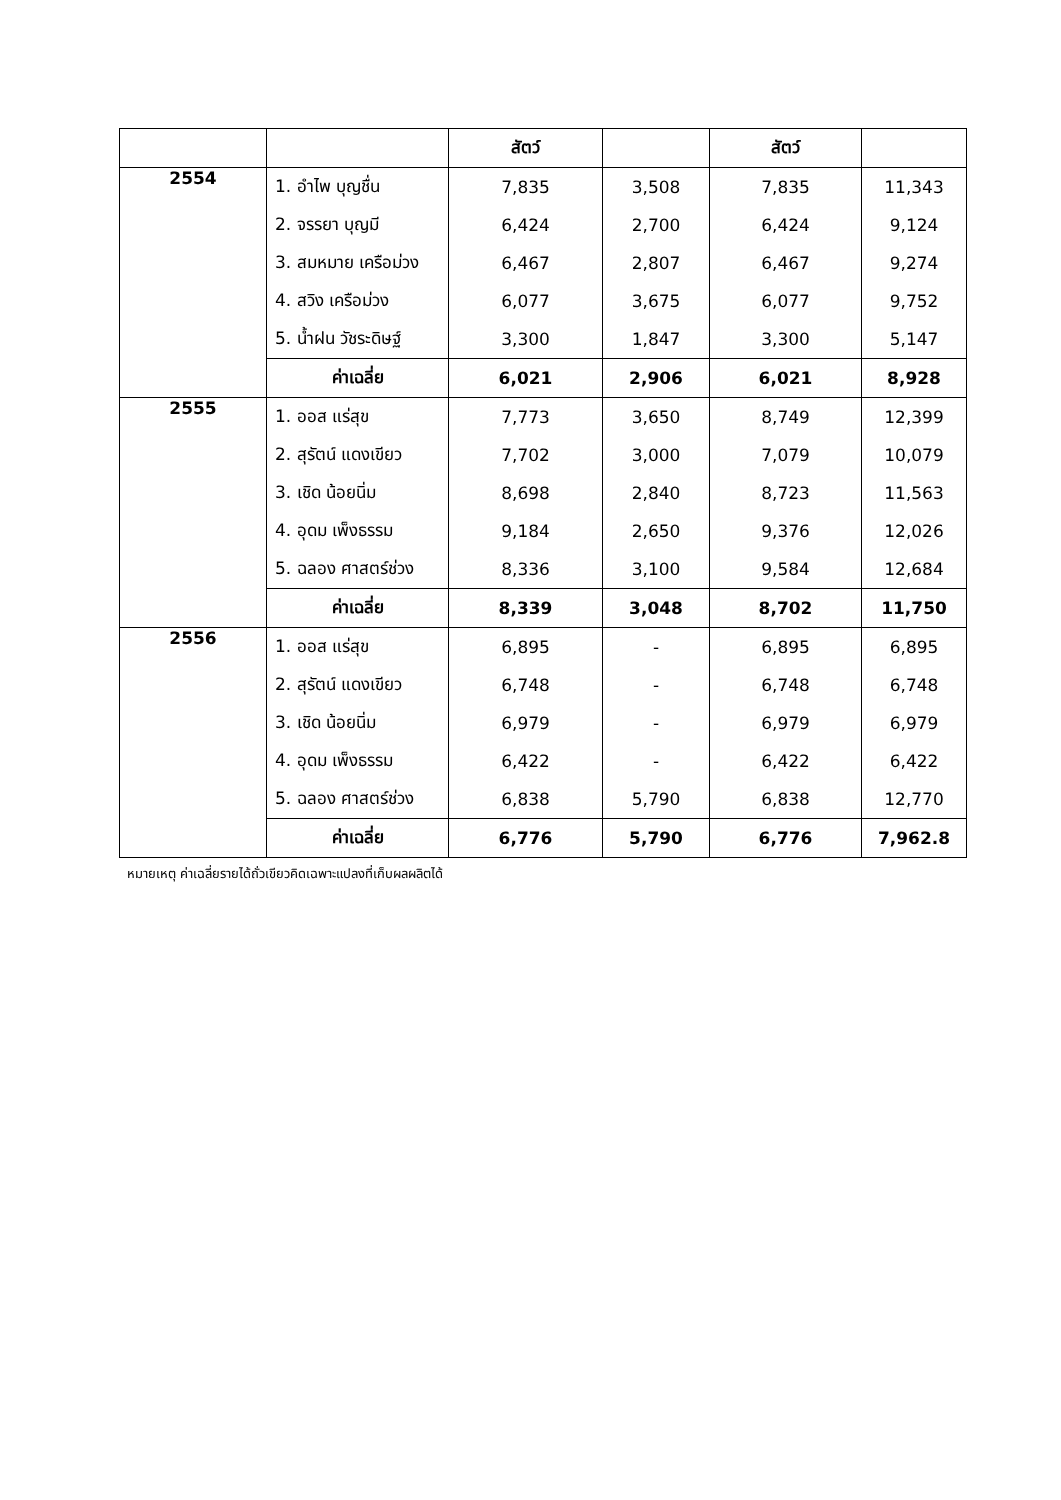| | | สัตว์ | | สัตว์ | |
| --- | --- | --- | --- | --- | --- |
| 2554 | 1. อำไพ บุญชื่น | 7,835 | 3,508 | 7,835 | 11,343 |
| | 2. จรรยา บุญมี | 6,424 | 2,700 | 6,424 | 9,124 |
| | 3. สมหมาย เครือม่วง | 6,467 | 2,807 | 6,467 | 9,274 |
| | 4. สวิง เครือม่วง | 6,077 | 3,675 | 6,077 | 9,752 |
| | 5. น้ำฝน วัชระดิษฐ์ | 3,300 | 1,847 | 3,300 | 5,147 |
| | ค่าเฉลี่ย | 6,021 | 2,906 | 6,021 | 8,928 |
| 2555 | 1. ออส แร่สุข | 7,773 | 3,650 | 8,749 | 12,399 |
| | 2. สุรัตน์ แดงเขียว | 7,702 | 3,000 | 7,079 | 10,079 |
| | 3. เชิด น้อยนิ่ม | 8,698 | 2,840 | 8,723 | 11,563 |
| | 4. อุดม เพ็งธรรม | 9,184 | 2,650 | 9,376 | 12,026 |
| | 5. ฉลอง ศาสตร์ช่วง | 8,336 | 3,100 | 9,584 | 12,684 |
| | ค่าเฉลี่ย | 8,339 | 3,048 | 8,702 | 11,750 |
| 2556 | 1. ออส แร่สุข | 6,895 | - | 6,895 | 6,895 |
| | 2. สุรัตน์ แดงเขียว | 6,748 | - | 6,748 | 6,748 |
| | 3. เชิด น้อยนิ่ม | 6,979 | - | 6,979 | 6,979 |
| | 4. อุดม เพ็งธรรม | 6,422 | - | 6,422 | 6,422 |
| | 5. ฉลอง ศาสตร์ช่วง | 6,838 | 5,790 | 6,838 | 12,770 |
| | ค่าเฉลี่ย | 6,776 | 5,790 | 6,776 | 7,962.8 |
หมายเหตุ ค่าเฉลี่ยรายได้ถั่วเขียวคิดเฉพาะแปลงที่เก็บผลผลิตได้